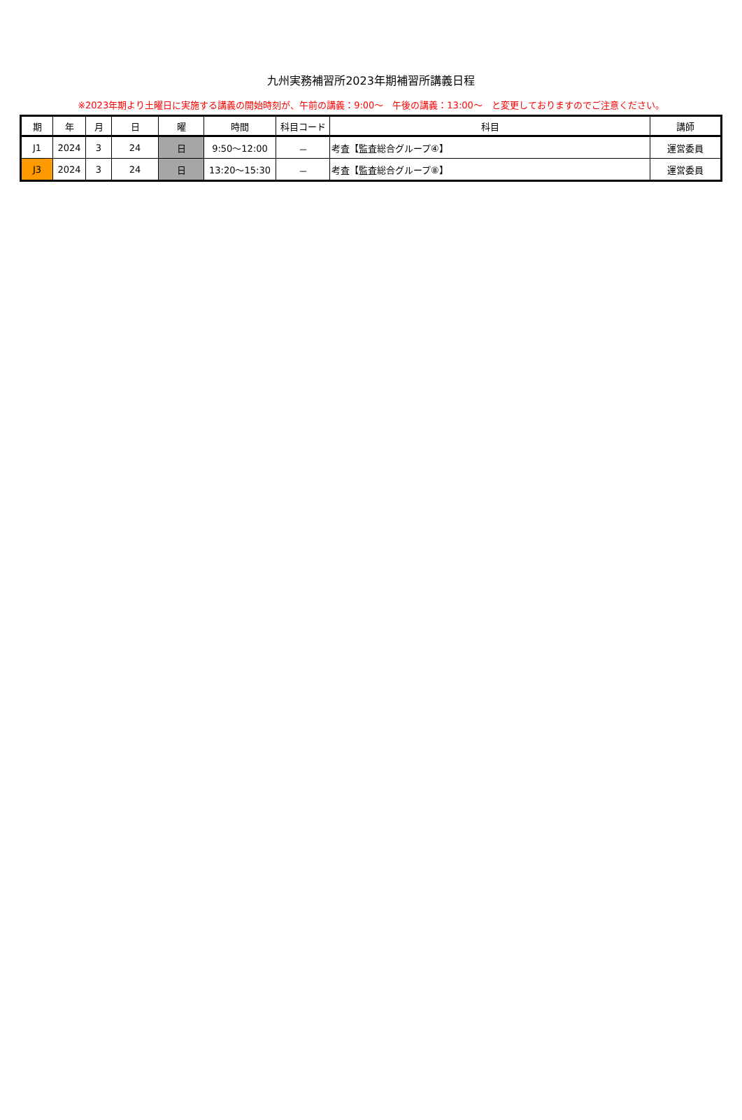九州実務補習所2023年期補習所講義日程
※2023年期より土曜日に実施する講義の開始時刻が、午前の講義：9:00～　午後の講義：13:00～　と変更しておりますのでご注意ください。
| 期 | 年 | 月 | 日 | 曜 | 時間 | 科目コード | 科目 | 講師 |
| --- | --- | --- | --- | --- | --- | --- | --- | --- |
| J1 | 2024 | 3 | 24 | 日 | 9:50～12:00 | － | 考査【監査総合グループ④】 | 運営委員 |
| J3 | 2024 | 3 | 24 | 日 | 13:20～15:30 | － | 考査【監査総合グループ⑧】 | 運営委員 |